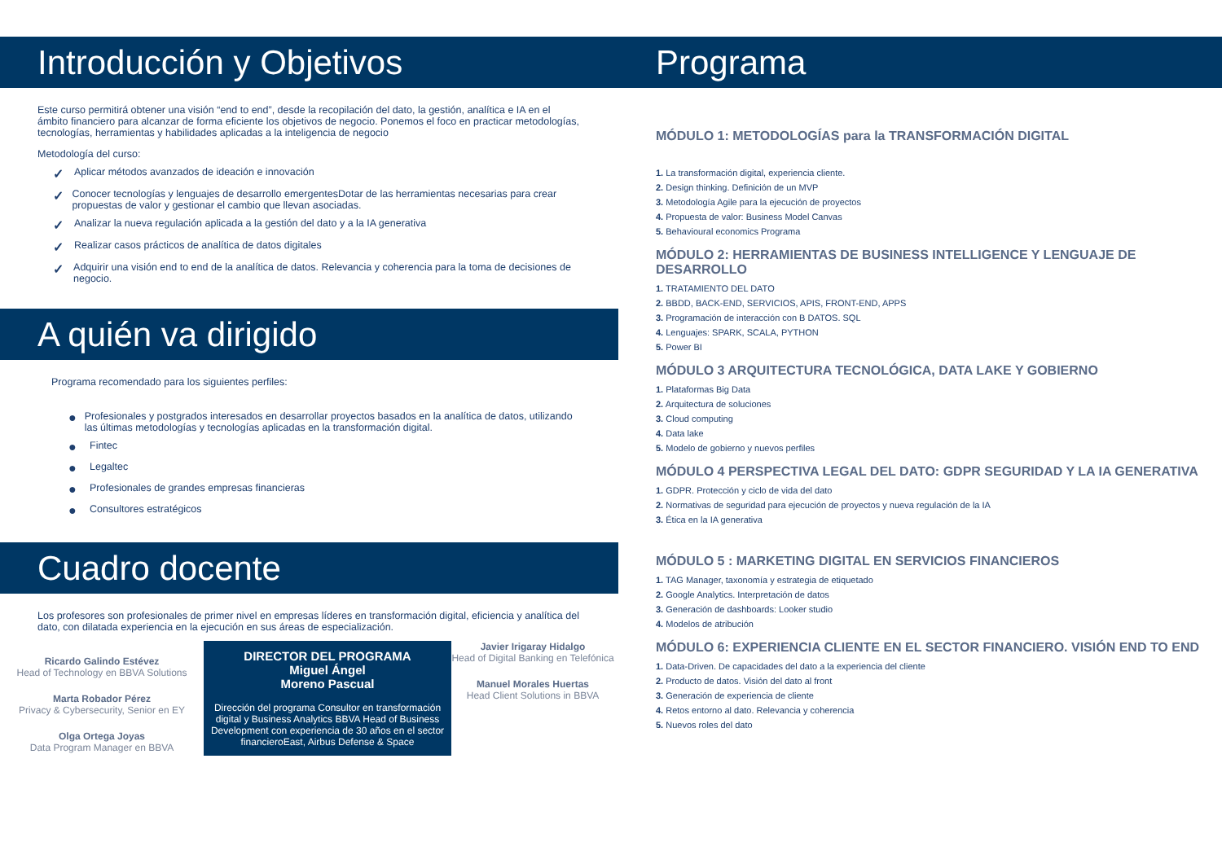Introducción y Objetivos
Este curso permitirá obtener una visión “end to end”, desde la recopilación del dato, la gestión, analítica e IA en el ámbito financiero para alcanzar de forma eficiente los objetivos de negocio. Ponemos el foco en practicar metodologías, tecnologías, herramientas y habilidades aplicadas a la inteligencia de negocio
Metodología del curso:
✓ Aplicar métodos avanzados de ideación e innovación
✓ Conocer tecnologías y lenguajes de desarrollo emergentesDotar de las herramientas necesarias para crear propuestas de valor y gestionar el cambio que llevan asociadas.
✓ Analizar la nueva regulación aplicada a la gestión del dato y a la IA generativa
✓ Realizar casos prácticos de analítica de datos digitales
✓ Adquirir una visión end to end de la analítica de datos. Relevancia y coherencia para la toma de decisiones de negocio.
A quién va dirigido
Programa recomendado para los siguientes perfiles:
● Profesionales y postgrados interesados en desarrollar proyectos basados en la analítica de datos, utilizando las últimas metodologías y tecnologías aplicadas en la transformación digital.
● Fintec
● Legaltec
● Profesionales de grandes empresas financieras
● Consultores estratégicos
Cuadro docente
Los profesores son profesionales de primer nivel en empresas líderes en transformación digital, eficiencia y analítica del dato, con dilatada experiencia en la ejecución en sus áreas de especialización.
Ricardo Galindo Estévez
Head of Technology en BBVA Solutions
Marta Robador Pérez
Privacy & Cybersecurity, Senior en EY
Olga Ortega Joyas
Data Program Manager en BBVA
DIRECTOR DEL PROGRAMA
Miguel Ángel
Moreno Pascual
Dirección del programa Consultor en transformación digital y Business Analytics BBVA Head of Business Development con experiencia de 30 años en el sector financieroEast, Airbus Defense & Space
Javier Irigaray Hidalgo
Head of Digital Banking en Telefónica
Manuel Morales Huertas
Head Client Solutions in BBVA
Programa
MÓDULO 1: METODOLOGÍAS para la TRANSFORMACIÓN DIGITAL
1. La transformación digital, experiencia cliente.
2. Design thinking. Definición de un MVP
3. Metodología Agile para la ejecución de proyectos
4. Propuesta de valor: Business Model Canvas
5. Behavioural economics Programa
MÓDULO 2: HERRAMIENTAS DE BUSINESS INTELLIGENCE Y LENGUAJE DE DESARROLLO
1. TRATAMIENTO DEL DATO
2. BBDD, BACK-END, SERVICIOS, APIS, FRONT-END, APPS
3. Programación de interacción con B DATOS. SQL
4. Lenguajes: SPARK, SCALA, PYTHON
5. Power BI
MÓDULO 3 ARQUITECTURA TECNOLÓGICA, DATA LAKE Y GOBIERNO
1. Plataformas Big Data
2. Arquitectura de soluciones
3. Cloud computing
4. Data lake
5. Modelo de gobierno y nuevos perfiles
MÓDULO 4 PERSPECTIVA LEGAL DEL DATO: GDPR SEGURIDAD Y LA IA GENERATIVA
1. GDPR. Protección y ciclo de vida del dato
2. Normativas de seguridad para ejecución de proyectos y nueva regulación de la IA
3. Ética en la IA generativa
MÓDULO 5 : MARKETING DIGITAL EN SERVICIOS FINANCIEROS
1. TAG Manager, taxonomía y estrategia de etiquetado
2. Google Analytics. Interpretación de datos
3. Generación de dashboards: Looker studio
4. Modelos de atribución
MÓDULO 6: EXPERIENCIA CLIENTE EN EL SECTOR FINANCIERO. VISIÓN END TO END
1. Data-Driven. De capacidades del dato a la experiencia del cliente
2. Producto de datos. Visión del dato al front
3. Generación de experiencia de cliente
4. Retos entorno al dato. Relevancia y coherencia
5. Nuevos roles del dato